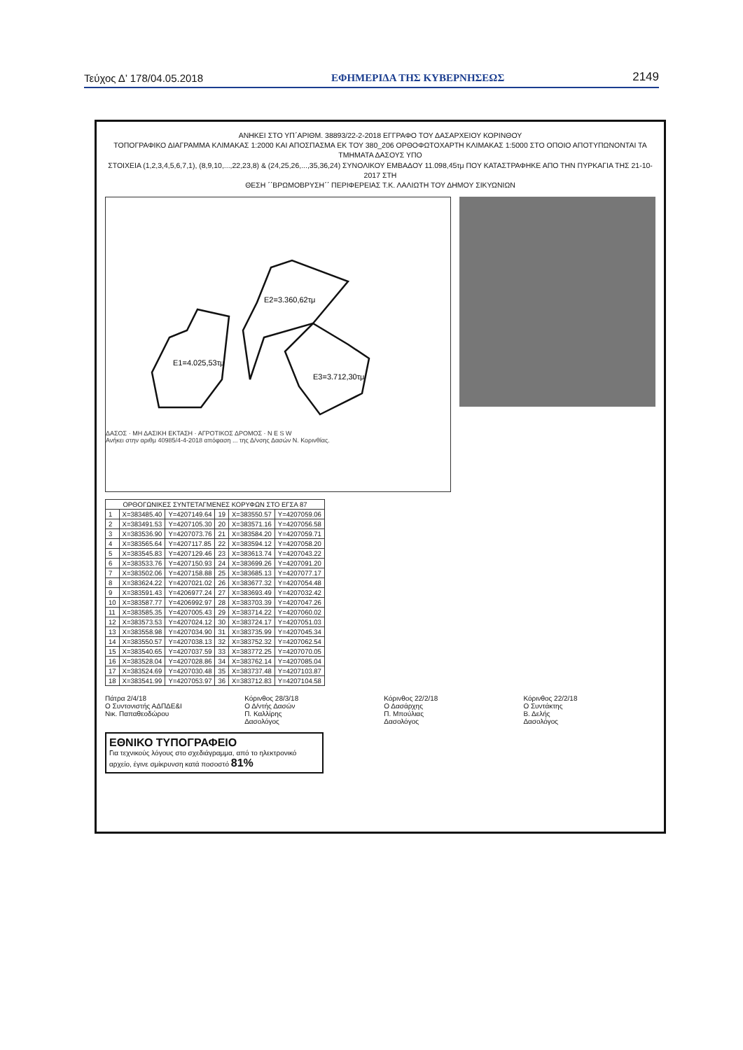Τεύχος Δ’ 178/04.05.2018 ΕΦΗΜΕΡΙΔΑ ΤΗΣ ΚΥΒΕΡΝΗΣΕΩΣ 2149
ΑΝΗΚΕΙ ΣΤΟ ΥΠ΄ΑΡΙΘΜ. 38893/22-2-2018 ΕΓΓΡΑΦΟ ΤΟΥ ΔΑΣΑΡΧΕΙΟΥ ΚΟΡΙΝΘΟΥ
ΤΟΠΟΓΡΑΦΙΚΟ ΔΙΑΓΡΑΜΜΑ ΚΛΙΜΑΚΑΣ 1:2000 ΚΑΙ ΑΠΟΣΠΑΣΜΑ ΕΚ ΤΟΥ 380_206 ΟΡΘΟΦΩΤΟΧΑΡΤΗ ΚΛΙΜΑΚΑΣ 1:5000 ΣΤΟ ΟΠΟΙΟ ΑΠΟΤΥΠΩΝΟΝΤΑΙ ΤΑ ΤΜΗΜΑΤΑ ΔΑΣΟΥΣ ΥΠΟ
ΣΤΟΙΧΕΙΑ (1,2,3,4,5,6,7,1), (8,9,10,...,22,23,8) & (24,25,26,...,35,36,24) ΣΥΝΟΛΙΚΟΥ ΕΜΒΑΔΟΥ 11.098,45τμ ΠΟΥ ΚΑΤΑΣΤΡΑΦΗΚΕ ΑΠΟ ΤΗΝ ΠΥΡΚΑΓΙΑ ΤΗΣ 21-10-2017 ΣΤΗ
ΘΕΣΗ ΄΄ΒΡΩΜΟΒΡΥΣΗ΄΄ ΠΕΡΙΦΕΡΕΙΑΣ Τ.Κ. ΛΑΛΙΩΤΗ ΤΟΥ ΔΗΜΟΥ ΣΙΚΥΩΝΙΩΝ
E1=4.025,53τμ
E2=3.360,62τμ
E3=3.712,30τμ
ΔΑΣΟΣ · ΜΗ ΔΑΣΙΚΗ ΕΚΤΑΣΗ · ΑΓΡΟΤΙΚΟΣ ΔΡΟΜΟΣ · N E S W
Ανήκει στην αριθμ 40985/4-4-2018 απόφαση ... της Δ/νσης Δασών Ν. Κορινθίας.
| ΟΡΘΟΓΩΝΙΚΕΣ ΣΥΝΤΕΤΑΓΜΕΝΕΣ ΚΟΡΥΦΩΝ ΣΤΟ ΕΓΣΑ 87 | | | | | |
| --- | --- | --- | --- | --- | --- |
| 1 | X=383485.40 | Y=4207149.64 | 19 | X=383550.57 | Y=4207059.06 |
| 2 | X=383491.53 | Y=4207105.30 | 20 | X=383571.16 | Y=4207056.58 |
| 3 | X=383536.90 | Y=4207073.76 | 21 | X=383584.20 | Y=4207059.71 |
| 4 | X=383565.64 | Y=4207117.85 | 22 | X=383594.12 | Y=4207058.20 |
| 5 | X=383545.83 | Y=4207129.46 | 23 | X=383613.74 | Y=4207043.22 |
| 6 | X=383533.76 | Y=4207150.93 | 24 | X=383699.26 | Y=4207091.20 |
| 7 | X=383502.06 | Y=4207158.88 | 25 | X=383685.13 | Y=4207077.17 |
| 8 | X=383624.22 | Y=4207021.02 | 26 | X=383677.32 | Y=4207054.48 |
| 9 | X=383591.43 | Y=4206977.24 | 27 | X=383693.49 | Y=4207032.42 |
| 10 | X=383587.77 | Y=4206992.97 | 28 | X=383703.39 | Y=4207047.26 |
| 11 | X=383585.35 | Y=4207005.43 | 29 | X=383714.22 | Y=4207060.02 |
| 12 | X=383573.53 | Y=4207024.12 | 30 | X=383724.17 | Y=4207051.03 |
| 13 | X=383558.98 | Y=4207034.90 | 31 | X=383735.99 | Y=4207045.34 |
| 14 | X=383550.57 | Y=4207038.13 | 32 | X=383752.32 | Y=4207062.54 |
| 15 | X=383540.65 | Y=4207037.59 | 33 | X=383772.25 | Y=4207070.05 |
| 16 | X=383528.04 | Y=4207028.86 | 34 | X=383762.14 | Y=4207085.04 |
| 17 | X=383524.69 | Y=4207030.48 | 35 | X=383737.48 | Y=4207103.87 |
| 18 | X=383541.99 | Y=4207053.97 | 36 | X=383712.83 | Y=4207104.58 |
Πάτρα 2/4/18
Ο Συντονιστής ΑΔΠΔΕ&Ι
Νικ. Παπαθεοδώρου
Κόρινθος 28/3/18
Ο Δ/ντής Δασών
Π. Καλλίρης
Δασολόγος
Κόρινθος 22/2/18
Ο Δασάρχης
Π. Μπούλιας
Δασολόγος
Κόρινθος 22/2/18
Ο Συντάκτης
Β. Δελής
Δασολόγος
ΕΘΝΙΚΟ ΤΥΠΟΓΡΑΦΕΙΟ
Για τεχνικούς λόγους στο σχεδιάγραμμα, από το ηλεκτρονικό αρχείο, έγινε σμίκρυνση κατά ποσοστό 81%